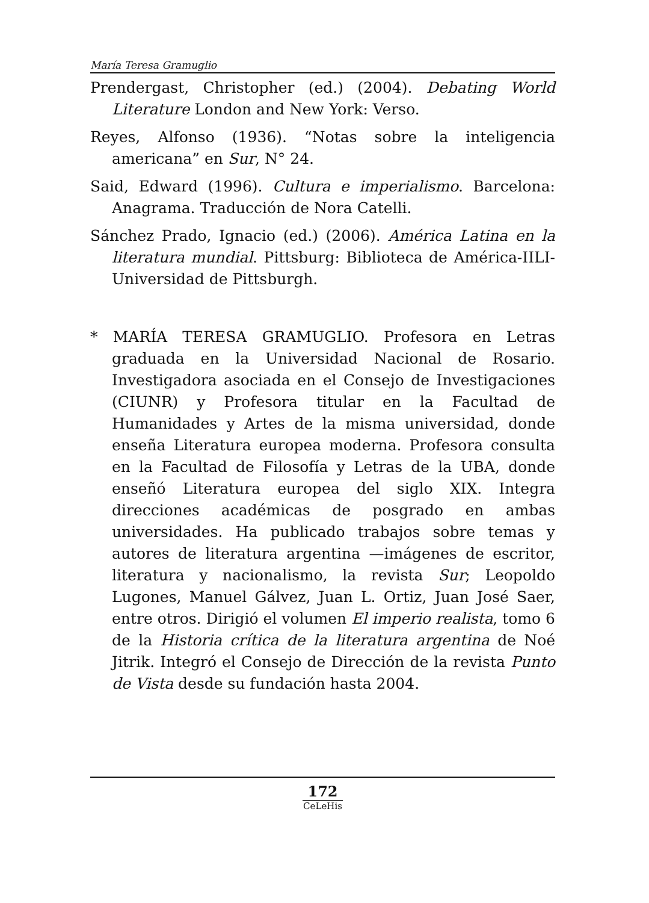María Teresa Gramuglio
Prendergast, Christopher (ed.) (2004). Debating World Literature London and New York: Verso.
Reyes, Alfonso (1936). “Notas sobre la inteligencia americana” en Sur, N° 24.
Said, Edward (1996). Cultura e imperialismo. Barcelona: Anagrama. Traducción de Nora Catelli.
Sánchez Prado, Ignacio (ed.) (2006). América Latina en la literatura mundial. Pittsburg: Biblioteca de América-IILI- Universidad de Pittsburgh.
* MARÍA TERESA GRAMUGLIO. Profesora en Letras graduada en la Universidad Nacional de Rosario. Investigadora asociada en el Consejo de Investigaciones (CIUNR) y Profesora titular en la Facultad de Humanidades y Artes de la misma universidad, donde enseña Literatura europea moderna. Profesora consulta en la Facultad de Filosofía y Letras de la UBA, donde enseñó Literatura europea del siglo XIX. Integra direcciones académicas de posgrado en ambas universidades. Ha publicado trabajos sobre temas y autores de literatura argentina —imágenes de escritor, literatura y nacionalismo, la revista Sur; Leopoldo Lugones, Manuel Gálvez, Juan L. Ortiz, Juan José Saer, entre otros. Dirigió el volumen El imperio realista, tomo 6 de la Historia crítica de la literatura argentina de Noé Jitrik. Integró el Consejo de Dirección de la revista Punto de Vista desde su fundación hasta 2004.
172
CeLeHis